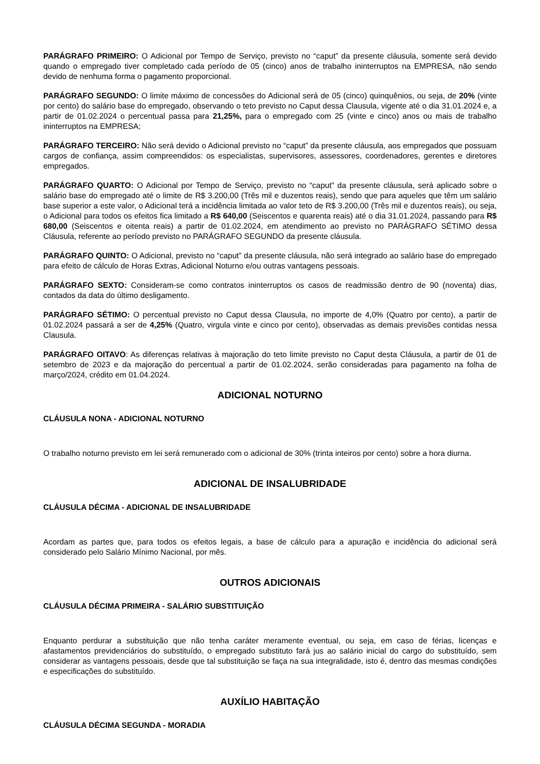PARÁGRAFO PRIMEIRO: O Adicional por Tempo de Serviço, previsto no “caput” da presente cláusula, somente será devido quando o empregado tiver completado cada período de 05 (cinco) anos de trabalho ininterruptos na EMPRESA, não sendo devido de nenhuma forma o pagamento proporcional.
PARÁGRAFO SEGUNDO: O limite máximo de concessões do Adicional será de 05 (cinco) quinquênios, ou seja, de 20% (vinte por cento) do salário base do empregado, observando o teto previsto no Caput dessa Clausula, vigente até o dia 31.01.2024 e, a partir de 01.02.2024 o percentual passa para 21,25%, para o empregado com 25 (vinte e cinco) anos ou mais de trabalho ininterruptos na EMPRESA;
PARÁGRAFO TERCEIRO: Não será devido o Adicional previsto no “caput” da presente cláusula, aos empregados que possuam cargos de confiança, assim compreendidos: os especialistas, supervisores, assessores, coordenadores, gerentes e diretores empregados.
PARÁGRAFO QUARTO: O Adicional por Tempo de Serviço, previsto no “caput” da presente cláusula, será aplicado sobre o salário base do empregado até o limite de R$ 3.200,00 (Três mil e duzentos reais), sendo que para aqueles que têm um salário base superior a este valor, o Adicional terá a incidência limitada ao valor teto de R$ 3.200,00 (Três mil e duzentos reais), ou seja, o Adicional para todos os efeitos fica limitado a R$ 640,00 (Seiscentos e quarenta reais) até o dia 31.01.2024, passando para R$ 680,00 (Seiscentos e oitenta reais) a partir de 01.02.2024, em atendimento ao previsto no PARÁGRAFO SÉTIMO dessa Cláusula, referente ao período previsto no PARÁGRAFO SEGUNDO da presente cláusula.
PARÁGRAFO QUINTO: O Adicional, previsto no “caput” da presente cláusula, não será integrado ao salário base do empregado para efeito de cálculo de Horas Extras, Adicional Noturno e/ou outras vantagens pessoais.
PARÁGRAFO SEXTO: Consideram-se como contratos ininterruptos os casos de readmissão dentro de 90 (noventa) dias, contados da data do último desligamento.
PARÁGRAFO SÉTIMO: O percentual previsto no Caput dessa Clausula, no importe de 4,0% (Quatro por cento), a partir de 01.02.2024 passará a ser de 4,25% (Quatro, virgula vinte e cinco por cento), observadas as demais previsões contidas nessa Clausula.
PARÁGRAFO OITAVO: As diferenças relativas à majoração do teto limite previsto no Caput desta Cláusula, a partir de 01 de setembro de 2023 e da majoração do percentual a partir de 01.02.2024, serão consideradas para pagamento na folha de março/2024, crédito em 01.04.2024.
ADICIONAL NOTURNO
CLÁUSULA NONA - ADICIONAL NOTURNO
O trabalho noturno previsto em lei será remunerado com o adicional de 30% (trinta inteiros por cento) sobre a hora diurna.
ADICIONAL DE INSALUBRIDADE
CLÁUSULA DÉCIMA - ADICIONAL DE INSALUBRIDADE
Acordam as partes que, para todos os efeitos legais, a base de cálculo para a apuração e incidência do adicional será considerado pelo Salário Mínimo Nacional, por mês.
OUTROS ADICIONAIS
CLÁUSULA DÉCIMA PRIMEIRA - SALÁRIO SUBSTITUIÇÃO
Enquanto perdurar a substituição que não tenha caráter meramente eventual, ou seja, em caso de férias, licenças e afastamentos previdenciários do substituído, o empregado substituto fará jus ao salário inicial do cargo do substituído, sem considerar as vantagens pessoais, desde que tal substituição se faça na sua integralidade, isto é, dentro das mesmas condições e especificações do substituído.
AUXÍLIO HABITAÇÃO
CLÁUSULA DÉCIMA SEGUNDA - MORADIA